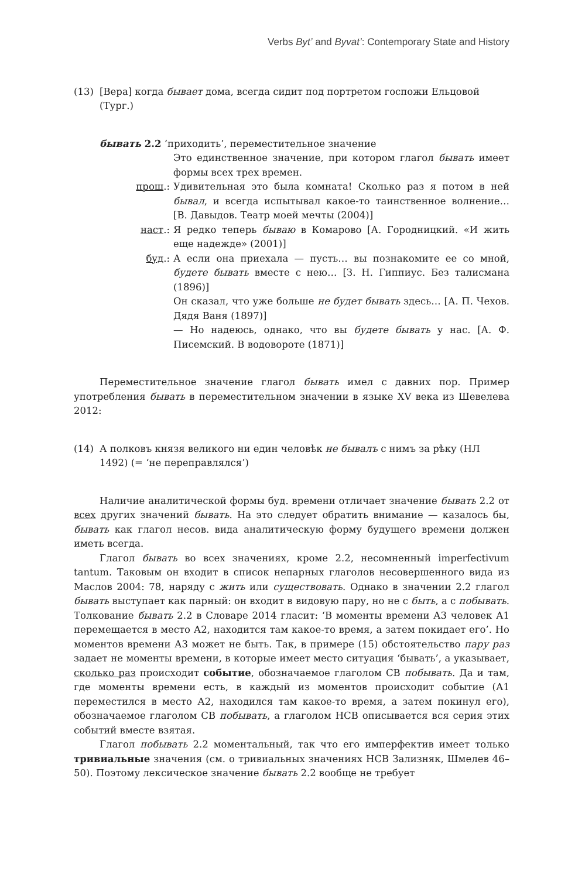Verbs Byt’ and Byvat’: Contemporary State and History
(13) [Вера] когда бывает дома, всегда сидит под портретом госпожи Ельцовой (Тург.)
бывать 2.2 ‘приходить’, переместительное значение
Это единственное значение, при котором глагол бывать имеет формы всех трех времен.
прош.: Удивительная это была комната! Сколько раз я потом в ней бывал, и всегда испытывал какое-то таинственное волнение… [В. Давыдов. Театр моей мечты (2004)]
наст.: Я редко теперь бываю в Комарово [А. Городницкий. «И жить еще надежде» (2001)]
буд.: А если она приехала — пусть… вы познакомите ее со мной, будете бывать вместе с нею… [З. Н. Гиппиус. Без талисмана (1896)]
Он сказал, что уже больше не будет бывать здесь… [А. П. Чехов. Дядя Ваня (1897)]
— Но надеюсь, однако, что вы будете бывать у нас. [А. Ф. Писемский. В водовороте (1871)]
Переместительное значение глагол бывать имел с давних пор. Пример употребления бывать в переместительном значении в языке XV века из Шевелева 2012:
(14) А полковъ князя великого ни един человѣк не бывалъ с нимъ за рѣку (НЛ 1492) (= ‘не переправлялся’)
Наличие аналитической формы буд. времени отличает значение бывать 2.2 от всех других значений бывать. На это следует обратить внимание — казалось бы, бывать как глагол несов. вида аналитическую форму будущего времени должен иметь всегда.
Глагол бывать во всех значениях, кроме 2.2, несомненный imperfectivum tantum. Таковым он входит в список непарных глаголов несовершенного вида из Маслов 2004: 78, наряду с жить или существовать. Однако в значении 2.2 глагол бывать выступает как парный: он входит в видовую пару, но не с быть, а с побывать. Толкование бывать 2.2 в Словаре 2014 гласит: ‘В моменты времени А3 человек А1 перемещается в место А2, находится там какое-то время, а затем покидает его’. Но моментов времени А3 может не быть. Так, в примере (15) обстоятельство пару раз задает не моменты времени, в которые имеет место ситуация ‘бывать’, а указывает, сколько раз происходит событие, обозначаемое глаголом СВ побывать. Да и там, где моменты времени есть, в каждый из моментов происходит событие (А1 переместился в место А2, находился там какое-то время, а затем покинул его), обозначаемое глаголом СВ побывать, а глаголом НСВ описывается вся серия этих событий вместе взятая.
Глагол побывать 2.2 моментальный, так что его имперфектив имеет только тривиальные значения (см. о тривиальных значениях НСВ Зализняк, Шмелев 46–50). Поэтому лексическое значение бывать 2.2 вообще не требует